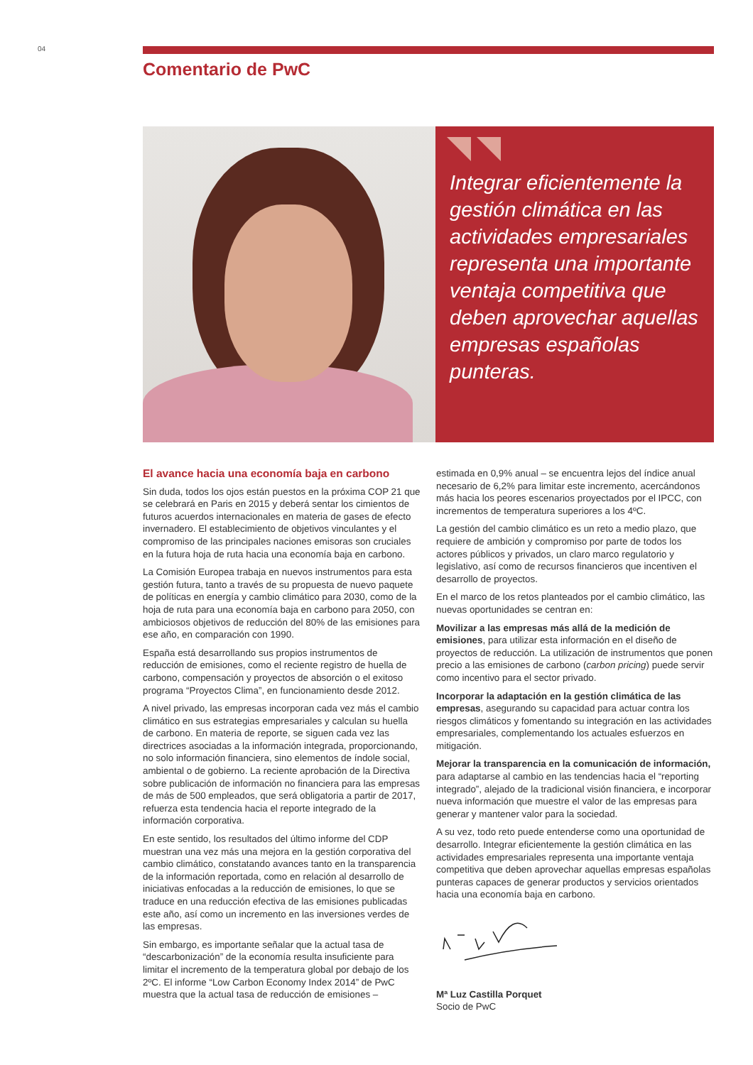04
Comentario de PwC
Integrar eficientemente la gestión climática en las actividades empresariales representa una importante ventaja competitiva que deben aprovechar aquellas empresas españolas punteras.
El avance hacia una economía baja en carbono
Sin duda, todos los ojos están puestos en la próxima COP 21 que se celebrará en Paris en 2015 y deberá sentar los cimientos de futuros acuerdos internacionales en materia de gases de efecto invernadero. El establecimiento de objetivos vinculantes y el compromiso de las principales naciones emisoras son cruciales en la futura hoja de ruta hacia una economía baja en carbono.
La Comisión Europea trabaja en nuevos instrumentos para esta gestión futura, tanto a través de su propuesta de nuevo paquete de políticas en energía y cambio climático para 2030, como de la hoja de ruta para una economía baja en carbono para 2050, con ambiciosos objetivos de reducción del 80% de las emisiones para ese año, en comparación con 1990.
España está desarrollando sus propios instrumentos de reducción de emisiones, como el reciente registro de huella de carbono, compensación y proyectos de absorción o el exitoso programa “Proyectos Clima”, en funcionamiento desde 2012.
A nivel privado, las empresas incorporan cada vez más el cambio climático en sus estrategias empresariales y calculan su huella de carbono. En materia de reporte, se siguen cada vez las directrices asociadas a la información integrada, proporcionando, no solo información financiera, sino elementos de índole social, ambiental o de gobierno. La reciente aprobación de la Directiva sobre publicación de información no financiera para las empresas de más de 500 empleados, que será obligatoria a partir de 2017, refuerza esta tendencia hacia el reporte integrado de la información corporativa.
En este sentido, los resultados del último informe del CDP muestran una vez más una mejora en la gestión corporativa del cambio climático, constatando avances tanto en la transparencia de la información reportada, como en relación al desarrollo de iniciativas enfocadas a la reducción de emisiones, lo que se traduce en una reducción efectiva de las emisiones publicadas este año, así como un incremento en las inversiones verdes de las empresas.
Sin embargo, es importante señalar que la actual tasa de “descarbonización” de la economía resulta insuficiente para limitar el incremento de la temperatura global por debajo de los 2ºC. El informe “Low Carbon Economy Index 2014” de PwC muestra que la actual tasa de reducción de emisiones –
estimada en 0,9% anual – se encuentra lejos del índice anual necesario de 6,2% para limitar este incremento, acercándonos más hacia los peores escenarios proyectados por el IPCC, con incrementos de temperatura superiores a los 4ºC.
La gestión del cambio climático es un reto a medio plazo, que requiere de ambición y compromiso por parte de todos los actores públicos y privados, un claro marco regulatorio y legislativo, así como de recursos financieros que incentiven el desarrollo de proyectos.
En el marco de los retos planteados por el cambio climático, las nuevas oportunidades se centran en:
Movilizar a las empresas más allá de la medición de emisiones, para utilizar esta información en el diseño de proyectos de reducción. La utilización de instrumentos que ponen precio a las emisiones de carbono (carbon pricing) puede servir como incentivo para el sector privado.
Incorporar la adaptación en la gestión climática de las empresas, asegurando su capacidad para actuar contra los riesgos climáticos y fomentando su integración en las actividades empresariales, complementando los actuales esfuerzos en mitigación.
Mejorar la transparencia en la comunicación de información, para adaptarse al cambio en las tendencias hacia el “reporting integrado”, alejado de la tradicional visión financiera, e incorporar nueva información que muestre el valor de las empresas para generar y mantener valor para la sociedad.
A su vez, todo reto puede entenderse como una oportunidad de desarrollo. Integrar eficientemente la gestión climática en las actividades empresariales representa una importante ventaja competitiva que deben aprovechar aquellas empresas españolas punteras capaces de generar productos y servicios orientados hacia una economía baja en carbono.
Mª Luz Castilla Porquet
Socio de PwC